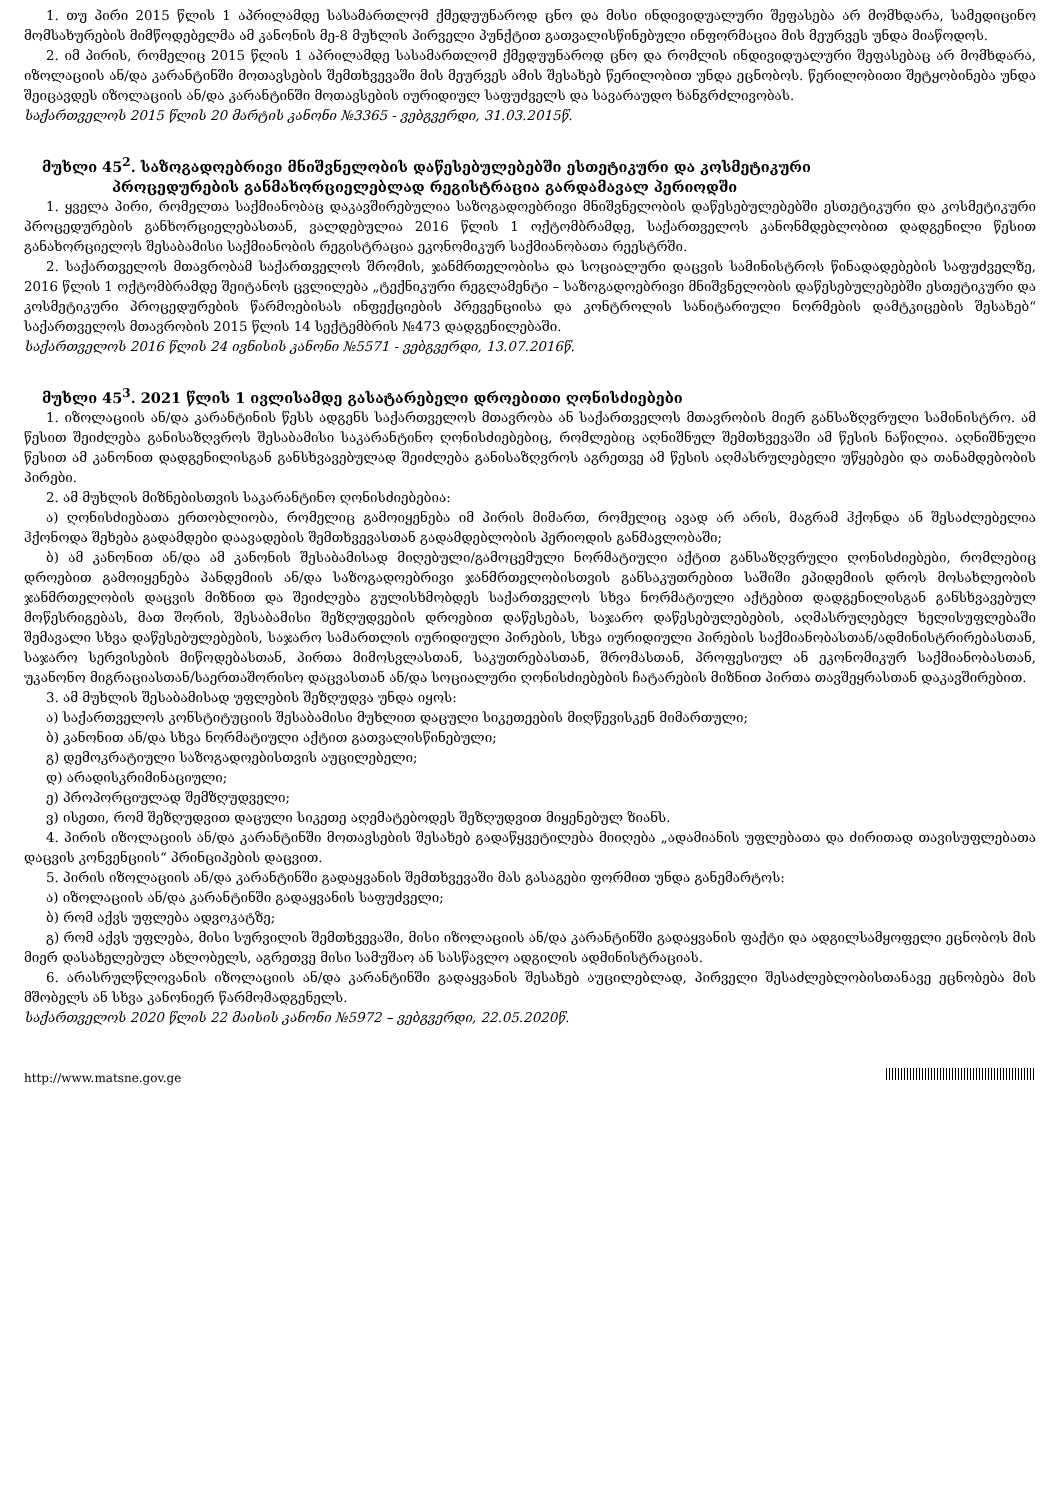1. თუ პირი 2015 წლის 1 აპრილამდე სასამართლომ ქმედუუნაროდ ცნო და მისი ინდივიდუალური შეფასება არ მომხდარა, სამედიცინო მომსახურების მიმწოდებელმა ამ კანონის მე-8 მუხლის პირველი პუნქტით გათვალისწინებული ინფორმაცია მის მეურვეს უნდა მიაწოდოს.
2. იმ პირის, რომელიც 2015 წლის 1 აპრილამდე სასამართლომ ქმედუუნაროდ ცნო და რომლის ინდივიდუალური შეფასებაც არ მომხდარა, იზოლაციის ან/და კარანტინში მოთავსების შემთხვევაში მის მეურვეს ამის შესახებ წერილობით უნდა ეცნობოს. წერილობითი შეტყობინება უნდა შეიცავდეს იზოლაციის ან/და კარანტინში მოთავსების იურიდიულ საფუძველს და სავარაუდო ხანგრძლივობას.
საქართველოს 2015 წლის 20 მარტის კანონი №3365 - ვებგვერდი, 31.03.2015წ.
მუხლი 45<sup>2</sup>. საზოგადოებრივი მნიშვნელობის დაწესებულებებში ესთეტიკური და კოსმეტიკური
პროცედურების განმახორციელებლად რეგისტრაცია გარდამავალ პერიოდში
1. ყველა პირი, რომელთა საქმიანობაც დაკავშირებულია საზოგადოებრივი მნიშვნელობის დაწესებულებებში ესთეტიკური და კოსმეტიკური პროცედურების განხორციელებასთან, ვალდებულია 2016 წლის 1 ოქტომბრამდე, საქართველოს კანონმდებლობით დადგენილი წესით განახორციელოს შესაბამისი საქმიანობის რეგისტრაცია ეკონომიკურ საქმიანობათა რეესტრში.
2. საქართველოს მთავრობამ საქართველოს შრომის, ჯანმრთელობისა და სოციალური დაცვის სამინისტროს წინადადებების საფუძველზე, 2016 წლის 1 ოქტომბრამდე შეიტანოს ცვლილება „ტექნიკური რეგლამენტი – საზოგადოებრივი მნიშვნელობის დაწესებულებებში ესთეტიკური და კოსმეტიკური პროცედურების წარმოებისას ინფექციების პრევენციისა და კონტროლის სანიტარიული ნორმების დამტკიცების შესახებ“ საქართველოს მთავრობის 2015 წლის 14 სექტემბრის №473 დადგენილებაში.
საქართველოს 2016 წლის 24 ივნისის კანონი №5571 - ვებგვერდი, 13.07.2016წ.
მუხლი 45<sup>3</sup>. 2021 წლის 1 ივლისამდე გასატარებელი დროებითი ღონისძიებები
1. იზოლაციის ან/და კარანტინის წესს ადგენს საქართველოს მთავრობა ან საქართველოს მთავრობის მიერ განსაზღვრული სამინისტრო. ამ წესით შეიძლება განისაზღვროს შესაბამისი საკარანტინო ღონისძიებებიც, რომლებიც აღნიშნულ შემთხვევაში ამ წესის ნაწილია. აღნიშნული წესით ამ კანონით დადგენილისგან განსხვავებულად შეიძლება განისაზღვროს აგრეთვე ამ წესის აღმასრულებელი უწყებები და თანამდებობის პირები.
2. ამ მუხლის მიზნებისთვის საკარანტინო ღონისძიებებია:
ა) ღონისძიებათა ერთობლიობა, რომელიც გამოიყენება იმ პირის მიმართ, რომელიც ავად არ არის, მაგრამ ჰქონდა ან შესაძლებელია ჰქონოდა შეხება გადამდები დაავადების შემთხვევასთან გადამდებლობის პერიოდის განმავლობაში;
ბ) ამ კანონით ან/და ამ კანონის შესაბამისად მიღებული/გამოცემული ნორმატიული აქტით განსაზღვრული ღონისძიებები, რომლებიც დროებით გამოიყენება პანდემიის ან/და საზოგადოებრივი ჯანმრთელობისთვის განსაკუთრებით საშიში ეპიდემიის დროს მოსახლეობის ჯანმრთელობის დაცვის მიზნით და შეიძლება გულისხმობდეს საქართველოს სხვა ნორმატიული აქტებით დადგენილისგან განსხვავებულ მოწესრიგებას, მათ შორის, შესაბამისი შეზღუდვების დროებით დაწესებას, საჯარო დაწესებულებების, აღმასრულებელ ხელისუფლებაში შემავალი სხვა დაწესებულებების, საჯარო სამართლის იურიდიული პირების, სხვა იურიდიული პირების საქმიანობასთან/ადმინისტრირებასთან, საჯარო სერვისების მიწოდებასთან, პირთა მიმოსვლასთან, საკუთრებასთან, შრომასთან, პროფესიულ ან ეკონომიკურ საქმიანობასთან, უკანონო მიგრაციასთან/საერთაშორისო დაცვასთან ან/და სოციალური ღონისძიებების ჩატარების მიზნით პირთა თავშეყრასთან დაკავშირებით.
3. ამ მუხლის შესაბამისად უფლების შეზღუდვა უნდა იყოს:
ა) საქართველოს კონსტიტუციის შესაბამისი მუხლით დაცული სიკეთეების მიღწევისკენ მიმართული;
ბ) კანონით ან/და სხვა ნორმატიული აქტით გათვალისწინებული;
გ) დემოკრატიული საზოგადოებისთვის აუცილებელი;
დ) არადისკრიმინაციული;
ე) პროპორციულად შემზღუდველი;
ვ) ისეთი, რომ შეზღუდვით დაცული სიკეთე აღემატებოდეს შეზღუდვით მიყენებულ ზიანს.
4. პირის იზოლაციის ან/და კარანტინში მოთავსების შესახებ გადაწყვეტილება მიიღება „ადამიანის უფლებათა და ძირითად თავისუფლებათა დაცვის კონვენციის“ პრინციპების დაცვით.
5. პირის იზოლაციის ან/და კარანტინში გადაყვანის შემთხვევაში მას გასაგები ფორმით უნდა განემარტოს:
ა) იზოლაციის ან/და კარანტინში გადაყვანის საფუძველი;
ბ) რომ აქვს უფლება ადვოკატზე;
გ) რომ აქვს უფლება, მისი სურვილის შემთხვევაში, მისი იზოლაციის ან/და კარანტინში გადაყვანის ფაქტი და ადგილსამყოფელი ეცნობოს მის მიერ დასახელებულ ახლობელს, აგრეთვე მისი სამუშაო ან სასწავლო ადგილის ადმინისტრაციას.
6. არასრულწლოვანის იზოლაციის ან/და კარანტინში გადაყვანის შესახებ აუცილებლად, პირველი შესაძლებლობისთანავე ეცნობება მის მშობელს ან სხვა კანონიერ წარმომადგენელს.
საქართველოს 2020 წლის 22 მაისის კანონი №5972 – ვებგვერდი, 22.05.2020წ.
http://www.matsne.gov.ge